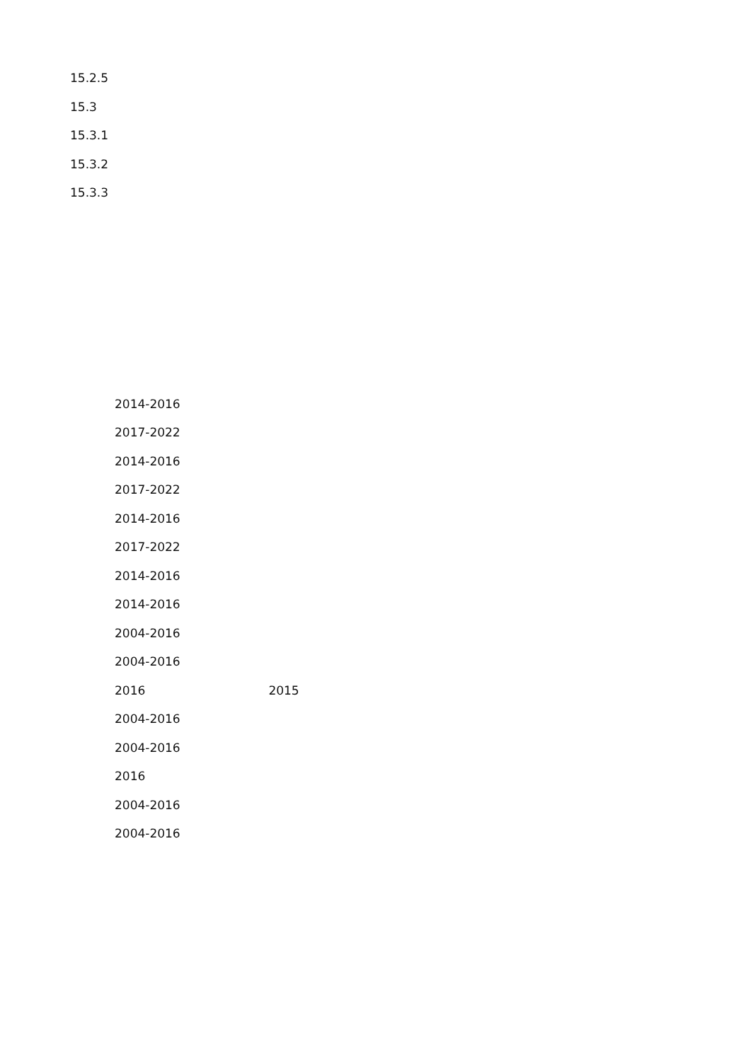15.2.5
15.3
15.3.1
15.3.2
15.3.3
2014-2016
2017-2022
2014-2016
2017-2022
2014-2016
2017-2022
2014-2016
2014-2016
2004-2016
2004-2016
2016 2015
2004-2016
2004-2016
2016
2004-2016
2004-2016